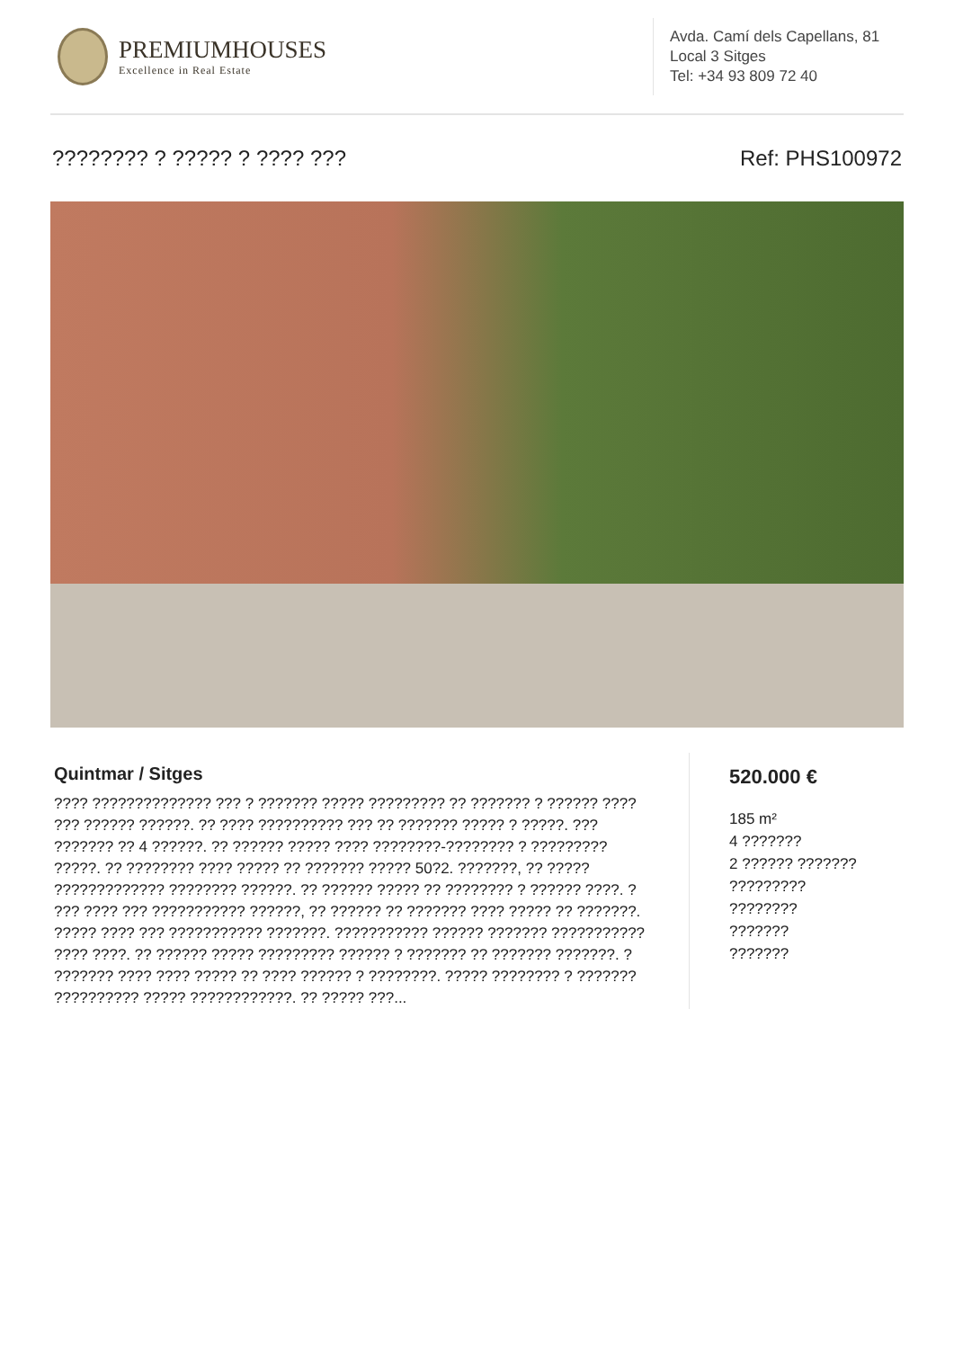PREMIUMHOUSES
Excellence in Real Estate
Avda. Camí dels Capellans, 81
Local 3 Sitges
Tel: +34 93 809 72 40
???????? ? ????? ? ???? ??? Ref: PHS100972
Quintmar / Sitges
???? ?????????????? ??? ? ??????? ????? ????????? ?? ??????? ? ?????? ???? ??? ?????? ??????. ?? ???? ?????????? ??? ?? ??????? ????? ? ?????. ??? ??????? ?? 4 ??????. ?? ?????? ????? ???? ????????-???????? ? ????????? ?????. ?? ???????? ???? ????? ?? ??????? ????? 50?2. ???????, ?? ????? ????????????? ???????? ??????. ?? ?????? ????? ?? ???????? ? ?????? ????. ? ??? ???? ??? ??????????? ??????, ?? ?????? ?? ??????? ???? ????? ?? ???????. ????? ???? ??? ??????????? ???????. ??????????? ?????? ??????? ??????????? ???? ????. ?? ?????? ????? ????????? ?????? ? ??????? ?? ??????? ???????. ? ??????? ???? ???? ????? ?? ???? ?????? ? ????????. ????? ???????? ? ??????? ?????????? ????? ????????????. ?? ????? ???...
520.000 €
185 m²
4 ???????
2 ?????? ???????
?????????
????????
???????
???????